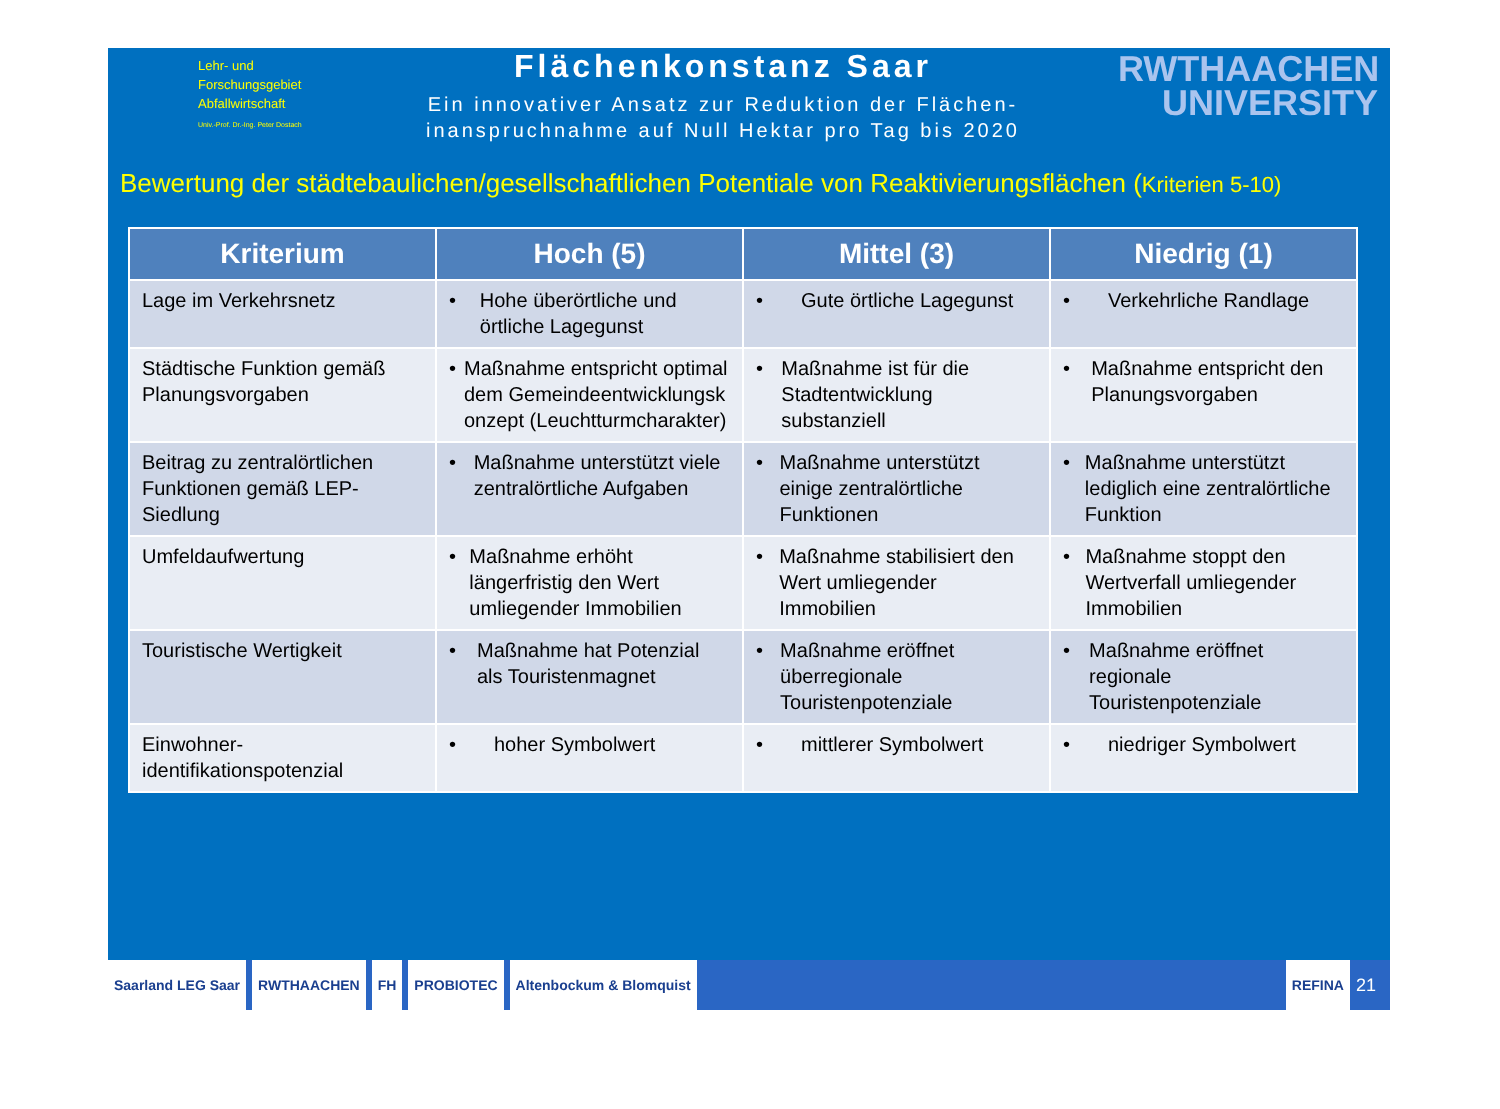Lehr- und
Forschungsgebiet
Abfallwirtschaft
Univ.-Prof. Dr.-Ing. Peter Dostach
Flächenkonstanz Saar
Ein innovativer Ansatz zur Reduktion der Flächen-
inanspruchnahme auf Null Hektar pro Tag bis 2020
RWTHAACHEN
UNIVERSITY
Bewertung der städtebaulichen/gesellschaftlichen Potentiale von Reaktivierungsflächen (Kriterien 5-10)
| Kriterium | Hoch (5) | Mittel (3) | Niedrig (1) |
| --- | --- | --- | --- |
| Lage im Verkehrsnetz | • Hohe überörtliche und örtliche Lagegunst | • Gute örtliche Lagegunst | • Verkehrliche Randlage |
| Städtische Funktion gemäß Planungsvorgaben | • Maßnahme entspricht optimal dem Gemeindeentwicklungsk onzept (Leuchtturmcharakter) | • Maßnahme ist für die Stadtentwicklung substanziell | • Maßnahme entspricht den Planungsvorgaben |
| Beitrag zu zentralörtlichen Funktionen gemäß LEP-Siedlung | • Maßnahme unterstützt viele zentralörtliche Aufgaben | • Maßnahme unterstützt einige zentralörtliche Funktionen | • Maßnahme unterstützt lediglich eine zentralörtliche Funktion |
| Umfeldaufwertung | • Maßnahme erhöht längerfristig den Wert umliegender Immobilien | • Maßnahme stabilisiert den Wert umliegender Immobilien | • Maßnahme stoppt den Wertverfall umliegender Immobilien |
| Touristische Wertigkeit | • Maßnahme hat Potenzial als Touristenmagnet | • Maßnahme eröffnet überregionale Touristenpotenziale | • Maßnahme eröffnet regionale Touristenpotenziale |
| Einwohner-identifikationspotenzial | • hoher Symbolwert | • mittlerer Symbolwert | • niedriger Symbolwert |
Saarland LEG Saar RWTHAACHEN FH PROBIOTEC Altenbockum & Blomquist REFINA
21